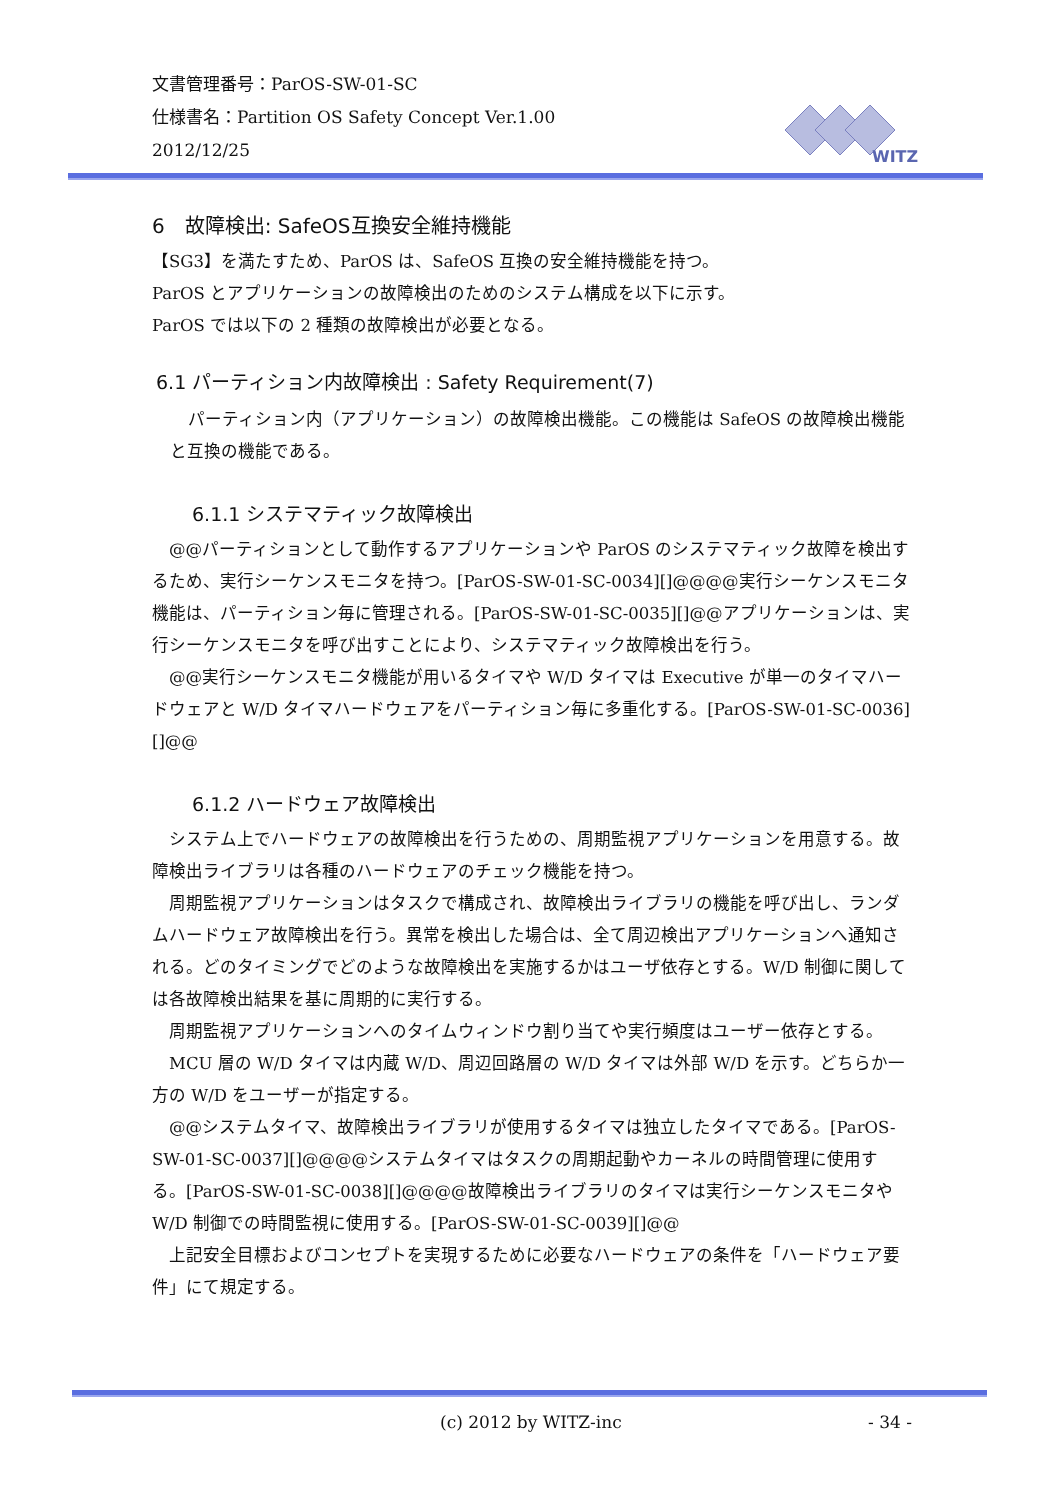文書管理番号：ParOS-SW-01-SC
仕様書名：Partition OS Safety Concept Ver.1.00
2012/12/25
WITZ
6　故障検出: SafeOS互換安全維持機能
【SG3】を満たすため、ParOS は、SafeOS 互換の安全維持機能を持つ。
ParOS とアプリケーションの故障検出のためのシステム構成を以下に示す。
ParOS では以下の 2 種類の故障検出が必要となる。
6.1 パーティション内故障検出 : Safety Requirement(7)
パーティション内（アプリケーション）の故障検出機能。この機能は SafeOS の故障検出機能と互換の機能である。
6.1.1 システマティック故障検出
　@@パーティションとして動作するアプリケーションや ParOS のシステマティック故障を検出するため、実行シーケンスモニタを持つ。[ParOS-SW-01-SC-0034][]@@@@実行シーケンスモニタ機能は、パーティション毎に管理される。[ParOS-SW-01-SC-0035][]@@アプリケーションは、実行シーケンスモニタを呼び出すことにより、システマティック故障検出を行う。
　@@実行シーケンスモニタ機能が用いるタイマや W/D タイマは Executive が単一のタイマハードウェアと W/D タイマハードウェアをパーティション毎に多重化する。[ParOS-SW-01-SC-0036][]@@
6.1.2 ハードウェア故障検出
　システム上でハードウェアの故障検出を行うための、周期監視アプリケーションを用意する。故障検出ライブラリは各種のハードウェアのチェック機能を持つ。
　周期監視アプリケーションはタスクで構成され、故障検出ライブラリの機能を呼び出し、ランダムハードウェア故障検出を行う。異常を検出した場合は、全て周辺検出アプリケーションへ通知される。どのタイミングでどのような故障検出を実施するかはユーザ依存とする。W/D 制御に関しては各故障検出結果を基に周期的に実行する。
　周期監視アプリケーションへのタイムウィンドウ割り当てや実行頻度はユーザー依存とする。
　MCU 層の W/D タイマは内蔵 W/D、周辺回路層の W/D タイマは外部 W/D を示す。どちらか一方の W/D をユーザーが指定する。
　@@システムタイマ、故障検出ライブラリが使用するタイマは独立したタイマである。[ParOS-SW-01-SC-0037][]@@@@システムタイマはタスクの周期起動やカーネルの時間管理に使用する。[ParOS-SW-01-SC-0038][]@@@@故障検出ライブラリのタイマは実行シーケンスモニタや W/D 制御での時間監視に使用する。[ParOS-SW-01-SC-0039][]@@
　上記安全目標およびコンセプトを実現するために必要なハードウェアの条件を「ハードウェア要件」にて規定する。
(c) 2012 by WITZ-inc - 34 -